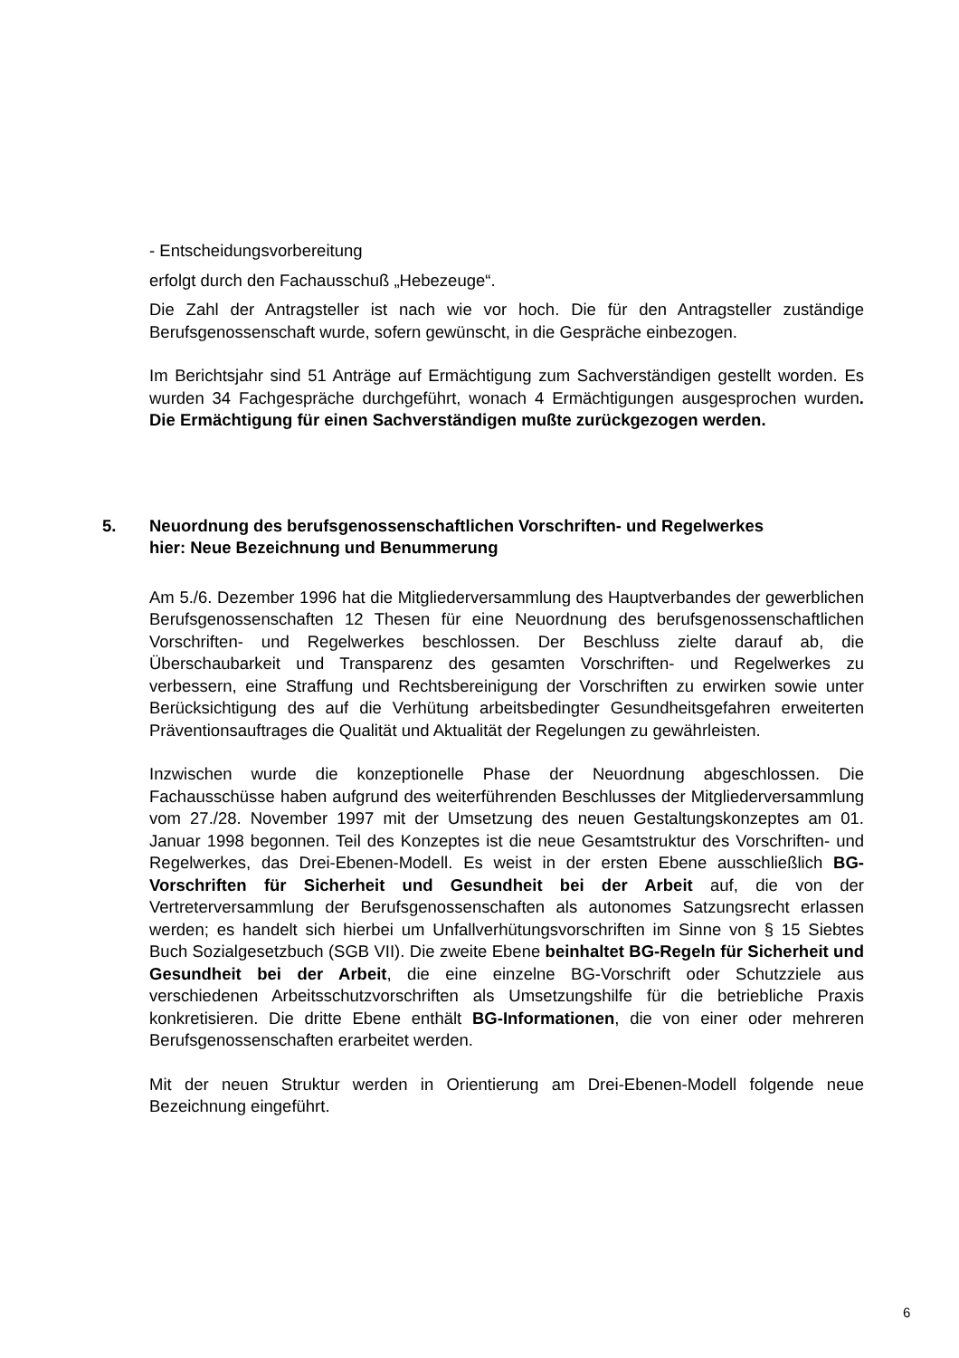- Entscheidungsvorbereitung
erfolgt durch den Fachausschuß „Hebezeuge“.
Die Zahl der Antragsteller ist nach wie vor hoch. Die für den Antragsteller zuständige Berufsgenossenschaft wurde, sofern gewünscht, in die Gespräche einbezogen.
Im Berichtsjahr sind 51 Anträge auf Ermächtigung zum Sachverständigen gestellt worden. Es wurden 34 Fachgespräche durchgeführt, wonach 4 Ermächtigungen ausgesprochen wurden. Die Ermächtigung für einen Sachverständigen mußte zurückgezogen werden.
5. Neuordnung des berufsgenossenschaftlichen Vorschriften- und Regelwerkes
hier: Neue Bezeichnung und Benummerung
Am 5./6. Dezember 1996 hat die Mitgliederversammlung des Hauptverbandes der gewerblichen Berufsgenossenschaften 12 Thesen für eine Neuordnung des berufsgenossenschaftlichen Vorschriften- und Regelwerkes beschlossen. Der Beschluss zielte darauf ab, die Überschaubarkeit und Transparenz des gesamten Vorschriften- und Regelwerkes zu verbessern, eine Straffung und Rechtsbereinigung der Vorschriften zu erwirken sowie unter Berücksichtigung des auf die Verhütung arbeitsbedingter Gesundheitsgefahren erweiterten Präventionsauftrages die Qualität und Aktualität der Regelungen zu gewährleisten.
Inzwischen wurde die konzeptionelle Phase der Neuordnung abgeschlossen. Die Fachausschüsse haben aufgrund des weiterführenden Beschlusses der Mitgliederversammlung vom 27./28. November 1997 mit der Umsetzung des neuen Gestaltungskonzeptes am 01. Januar 1998 begonnen. Teil des Konzeptes ist die neue Gesamtstruktur des Vorschriften- und Regelwerkes, das Drei-Ebenen-Modell. Es weist in der ersten Ebene ausschließlich BG-Vorschriften für Sicherheit und Gesundheit bei der Arbeit auf, die von der Vertreterversammlung der Berufsgenossenschaften als autonomes Satzungsrecht erlassen werden; es handelt sich hierbei um Unfallverhütungsvorschriften im Sinne von § 15 Siebtes Buch Sozialgesetzbuch (SGB VII). Die zweite Ebene beinhaltet BG-Regeln für Sicherheit und Gesundheit bei der Arbeit, die eine einzelne BG-Vorschrift oder Schutzziele aus verschiedenen Arbeitsschutzvorschriften als Umsetzungshilfe für die betriebliche Praxis konkretisieren. Die dritte Ebene enthält BG-Informationen, die von einer oder mehreren Berufsgenossenschaften erarbeitet werden.
Mit der neuen Struktur werden in Orientierung am Drei-Ebenen-Modell folgende neue Bezeichnung eingeführt.
6